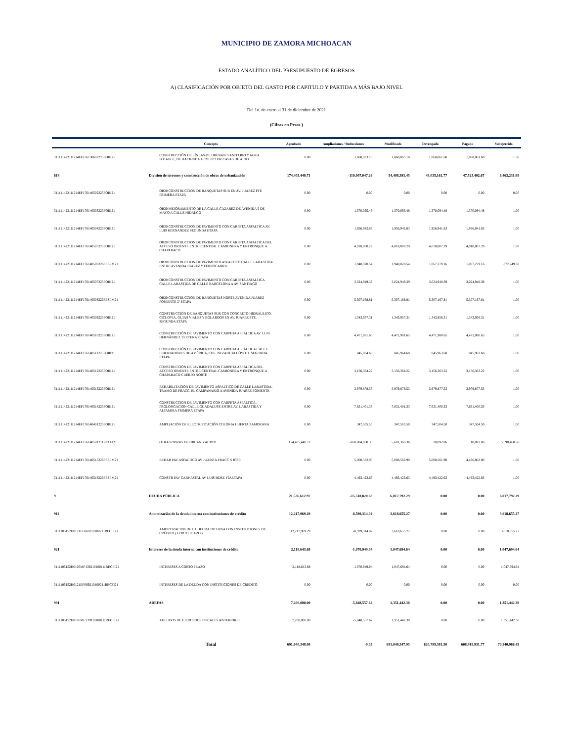MUNICIPIO DE ZAMORA MICHOACAN
ESTADO ANALÍTICO DEL PRESUPUESTO DE EGRESOS
A) CLASIFICACIÓN POR OBJETO DEL GASTO POR CAPITULO Y PARTIDA A MÁS BAJO NIVEL
Del 1o. de enero al 31 de diciembre de 2021
(Cifras en Pesos )
| | Concepto | Aprobado | Ampliaciones / Reducciones | Modificado | Devengado | Pagado | Subejercido |
| --- | --- | --- | --- | --- | --- | --- | --- |
| 3111114221I1214EF176130602225FOIII21 | CONSTRUCCIÓN DE LÍNEAS DE DRENAJE SANITARIO Y AGUA POTABLE, DE HACIENDA A COLECTOR CASAS DE ALTO | 0.00 | 1,868,063.18 | 1,868,063.18 | 1,868,061.68 | 1,868,061.68 | 1.50 |
| 614 | División de terrenos y construcción de obras de urbanización | 174,405,440.71 | -119,907,047.26 | 54,498,393.45 | 48,035,161.77 | 47,523,402.67 | 6,463,231.68 |
| 3111114221I1214EF176140502225FOIII21 | OB20 CONSTRUCCION DE BANQUETAS SUR EN AV. JUAREZ PTE PRIMERA ETAPA | 0.00 | 0.00 | 0.00 | 0.00 | 0.00 | 0.00 |
| 3111114221I1214EF176140503225FOIII21 | OB20 MEJORAMIENTO DE LA CALLE CAZAREZ DE AVENIDA 5 DE MAYO A CALLE HIDALGO | 0.00 | 1,370,095.48 | 1,370,095.48 | 1,370,094.48 | 1,370,094.48 | 1.00 |
| 3111114221I1214EF176140504225FOIII21 | OB20 CONSTRUCCION DE PAVIMENTO CON CARPETA ASFALTICA AV. LUIS HERNANDEZ SEGUNDA ETAPA | 0.00 | 1,956,942.83 | 1,956,942.83 | 1,956,941.83 | 1,956,941.83 | 1.00 |
| 3111114221I1214EF176140505225FOIII21 | OB20 CONSTRUCCION DE PAVIMENTO CON CARPETA ASFALTICA DEL ACCESO ORIENTE ENTRE CENTRAL CAMIONERA Y ENTRONQUE A CHAPARACO | 0.00 | 4,018,808.29 | 4,018,808.29 | 4,018,807.29 | 4,018,807.29 | 1.00 |
| 3111114221I1214EF176140506226FESPM21 | OB20 CONSTRUCCION DE PAVIMENTO ASFALTICO CALLE LABASTIDA ENTRE AVENIDA JUAREZ Y FERROCARRIL | 0.00 | 1,940,028.54 | 1,940,028.54 | 1,067,279.16 | 1,067,279.16 | 872,749.38 |
| 3111114221I1214EF176140507225FOIII21 | OB20 CONSTRUCCION DE PAVIMENTO CON CARPETA ASFALTICA CALLE LABASTIDA DE CALLE BARCELONA A AV. SANTIAGO | 0.00 | 3,024,949.39 | 3,024,949.39 | 3,024,948.39 | 3,024,948.39 | 1.00 |
| 3111114221I1214EF176140508226FESPM21 | OB20 CONSTRUCCION DE BANQUETAS NORTE AVENIDA JUAREZ PONIENTE 2ª ETAPA | 0.00 | 5,307,168.81 | 5,307,168.81 | 5,307,167.81 | 5,307,167.81 | 1.00 |
| 3111114221I1214EF176140509225FOIII21 | CONSTRUCCIÓN DE BANQUETAS SUR CON CONCRETO HIDRÁULICO, CICLOVÍA, GUIAS VIALES Y BOLARDOS EN AV. JUÁREZ PTE. SEGUNDA ETAPA | 0.00 | 1,343,957.31 | 1,343,957.31 | 1,343,956.31 | 1,343,956.31 | 1.00 |
| 3111114221I1214EF176140510225FOIII21 | CONSTRUCCIÓN DE PAVIMENTO CON CARPETA ASFÁLTICA AV. LUIS HERNÁNDEZ TERCERA ETAPA | 0.00 | 4,471,981.65 | 4,471,981.65 | 4,471,980.65 | 4,471,980.65 | 1.00 |
| 3111114221I1214EF176140511225FOIII21 | CONSTRUCCIÓN DE PAVIMENTO CON CARPETA ASFÁLTICA CALLE LIBERTADORES DE AMÉRICA, COL. NEZAHUALCÓYOTL SEGUNDA ETAPA. | 0.00 | 845,964.68 | 845,964.68 | 845,963.68 | 845,963.68 | 1.00 |
| 3111114221I1214EF176140512225FOIII21 | CONSTRUCCIÓN DE PAVIMENTO CON CARPETA ASFÁLTICA DEL ACCESO ORIENTE ENTRE CENTRAL CAMIONERA Y ENTRONQUE A CHAPARACO CUERPO NORTE | 0.00 | 3,156,364.22 | 3,156,364.22 | 3,156,363.22 | 3,156,363.22 | 1.00 |
| 3111114221I1214EF176140513225FOIII21 | REHABILITACIÓN DE PAVIMENTO ASFÁLTICO DE CALLE LABASTIDA, TRAMO DE FRACC. EL CAMPANARIO A AVENIDA JUÁREZ PONIENTE | 0.00 | 3,979,878.53 | 3,979,878.53 | 3,979,877.53 | 3,979,877.53 | 1.00 |
| 3111114221I1214EF176140514225FOIII21 | CONSTRUCCION DE PAVIMENTO CON CARPETA ASFALTICA , PROLONGACIÓN CALLE GUADALUPE ENTRE AV. LABASTIDA Y ALTAMIRA PRIMERA ETAPA | 0.00 | 7,631,401.33 | 7,631,401.33 | 7,631,400.33 | 7,631,400.33 | 1.00 |
| 3111114221I1214EF176140401225FOIII21 | AMPLIACIÓN DE ELECTRIFICACIÓN COLONIA HUERTA ZAMORANA | 0.00 | 347,505.50 | 347,505.50 | 347,504.50 | 347,504.50 | 1.00 |
| 3111114221I1214EF176140501211RECFI21 | OTRAS OBRAS DE URBANIZACION | 174,405,440.71 | -168,804,080.35 | 5,601,360.36 | 10,892.06 | 10,892.06 | 5,590,468.30 |
| 3111114221I1214EF176140515226FESPM21 | REHAB PAV ASFALTICO AV JUARZ A FRACC S JOSE | 0.00 | 5,008,562.90 | 5,008,562.90 | 5,008,561.90 | 4,496,802.80 | 1.00 |
| 3111114221I1214EF176140516226FESPM21 | CONSTR PAV CARP ASFAL AV LUIS HDEZ 4TAETAPA | 0.00 | 4,493,423.63 | 4,493,423.63 | 4,493,422.63 | 4,493,422.63 | 1.00 |
| 9 | DEUDA PÚBLICA | 21,536,612.97 | -15,518,820.68 | 6,017,792.29 | 0.00 | 0.00 | 6,017,792.29 |
| 911 | Amortización de la deuda interna con instituciones de crédito | 12,217,969.29 | -8,599,314.02 | 3,618,655.27 | 0.00 | 0.00 | 3,618,655.27 |
| 3111105152H0121EF069110100211RECFI21 | AMORTIZACION DE LA DEUDA INTERNA CON INSTITUCIONES DE CRÉDITO ( CORTO PLAZO ) | 12,217,969.29 | -8,599,314.02 | 3,618,655.27 | 0.00 | 0.00 | 3,618,655.27 |
| 921 | Intereses de la deuda interna con instituciones de crédito | 2,118,643.68 | -1,070,949.04 | 1,047,694.64 | 0.00 | 0.00 | 1,047,694.64 |
| 3111105152H0105MF139210100111RECFI21 | INTERESES A CORTO PLAZO | 2,118,643.68 | -1,070,949.04 | 1,047,694.64 | 0.00 | 0.00 | 1,047,694.64 |
| 3111105152H0121EF069210100211RECFI21 | INTERESES DE LA DEUDA CON INSTITUCIONES DE CRÉDITO | 0.00 | 0.00 | 0.00 | 0.00 | 0.00 | 0.00 |
| 991 | ADEFAS | 7,200,000.00 | -5,848,557.62 | 1,351,442.38 | 0.00 | 0.00 | 1,351,442.38 |
| 3111105152H0105MF139910100111RECFI21 | ADEUDOS DE EJERCICIOS FISCALES ANTERIORES | 7,200,000.00 | -5,848,557.62 | 1,351,442.38 | 0.00 | 0.00 | 1,351,442.38 |
| | Total | 691,040,348.00 | -0.05 | 691,040,347.95 | 620,799,381.50 | 608,919,931.77 | 70,240,966.45 |